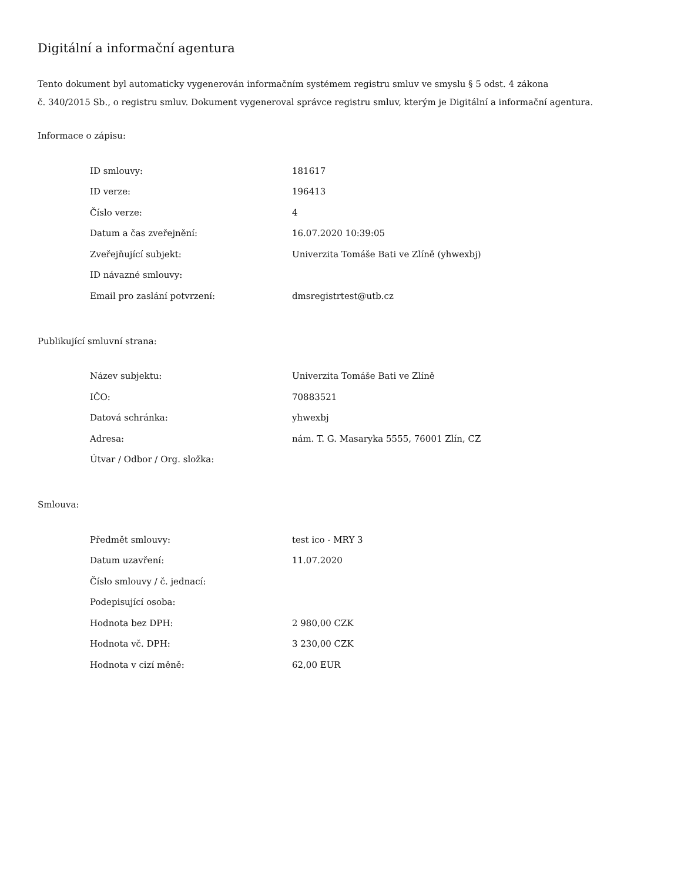Digitální a informační agentura
Tento dokument byl automaticky vygenerován informačním systémem registru smluv ve smyslu § 5 odst. 4 zákona
č. 340/2015 Sb., o registru smluv. Dokument vygeneroval správce registru smluv, kterým je Digitální a informační agentura.
Informace o zápisu:
| ID smlouvy: | 181617 |
| ID verze: | 196413 |
| Číslo verze: | 4 |
| Datum a čas zveřejnění: | 16.07.2020 10:39:05 |
| Zveřejňující subjekt: | Univerzita Tomáše Bati ve Zlíně (yhwexbj) |
| ID návazné smlouvy: | |
| Email pro zaslání potvrzení: | dmsregistrtest@utb.cz |
Publikující smluvní strana:
| Název subjektu: | Univerzita Tomáše Bati ve Zlíně |
| IČO: | 70883521 |
| Datová schránka: | yhwexbj |
| Adresa: | nám. T. G. Masaryka 5555, 76001 Zlín, CZ |
| Útvar / Odbor / Org. složka: | |
Smlouva:
| Předmět smlouvy: | test ico - MRY 3 |
| Datum uzavření: | 11.07.2020 |
| Číslo smlouvy / č. jednací: | |
| Podepisující osoba: | |
| Hodnota bez DPH: | 2 980,00 CZK |
| Hodnota vč. DPH: | 3 230,00 CZK |
| Hodnota v cizí měně: | 62,00 EUR |